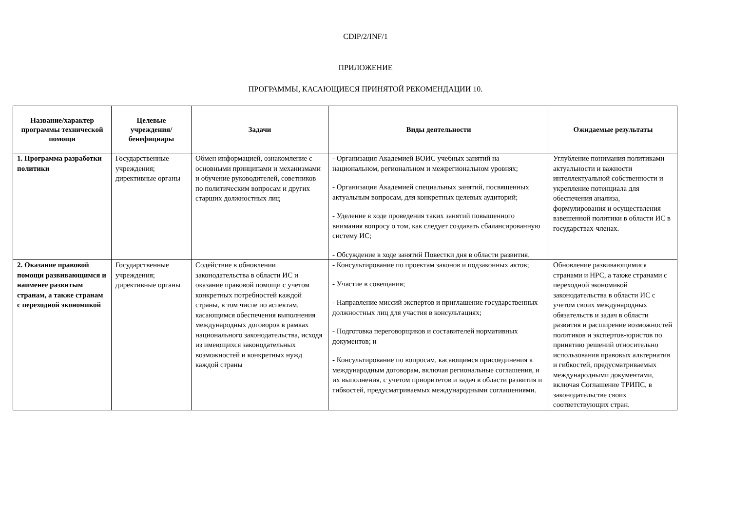CDIP/2/INF/1
ПРИЛОЖЕНИЕ
ПРОГРАММЫ, КАСАЮЩИЕСЯ ПРИНЯТОЙ РЕКОМЕНДАЦИИ 10.
| Название/характер программы технической помощи | Целевые учреждения/ бенефициары | Задачи | Виды деятельности | Ожидаемые результаты |
| --- | --- | --- | --- | --- |
| 1. Программа разработки политики | Государственные учреждения; директивные органы | Обмен информацией, ознакомление с основными принципами и механизмами и обучение руководителей, советников по политическим вопросам и других старших должностных лиц | - Организация Академией ВОИС учебных занятий на национальном, региональном и межрегиональном уровнях; - Организация Академией специальных занятий, посвященных актуальным вопросам, для конкретных целевых аудиторий; - Уделение в ходе проведения таких занятий повышенного внимания вопросу о том, как следует создавать сбалансированную систему ИС; - Обсуждение в ходе занятий Повестки дня в области развития. | Углубление понимания политиками актуальности и важности интеллектуальной собственности и укрепление потенциала для обеспечения анализа, формулирования и осуществления взвешенной политики в области ИС в государствах-членах. |
| 2. Оказание правовой помощи развивающимся и наименее развитым странам, а также странам с переходной экономикой | Государственные учреждения; директивные органы | Содействие в обновлении законодательства в области ИС и оказание правовой помощи с учетом конкретных потребностей каждой страны, в том числе по аспектам, касающимся обеспечения выполнения международных договоров в рамках национального законодательства, исходя из имеющихся законодательных возможностей и конкретных нужд каждой страны | - Консультирование по проектам законов и подзаконных актов; - Участие в совещания; - Направление миссий экспертов и приглашение государственных должностных лиц для участия в консультациях; - Подготовка переговорщиков и составителей нормативных документов; и - Консультирование по вопросам, касающимся присоединения к международным договорам, включая региональные соглашения, и их выполнения, с учетом приоритетов и задач в области развития и гибкостей, предусматриваемых международными соглашениями. | Обновление развивающимися странами и НРС, а также странами с переходной экономикой законодательства в области ИС с учетом своих международных обязательств и задач в области развития и расширение возможностей политиков и экспертов-юристов по принятию решений относительно использования правовых альтернатив и гибкостей, предусматриваемых международными документами, включая Соглашение ТРИПС, в законодательстве своих соответствующих стран. |